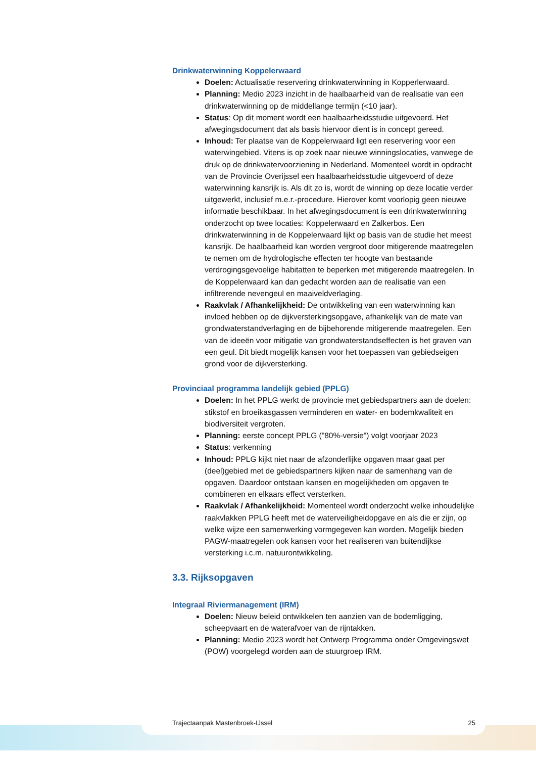Drinkwaterwinning Koppelerwaard
Doelen: Actualisatie reservering drinkwaterwinning in Kopperlerwaard.
Planning: Medio 2023 inzicht in de haalbaarheid van de realisatie van een drinkwaterwinning op de middellange termijn (<10 jaar).
Status: Op dit moment wordt een haalbaarheidsstudie uitgevoerd. Het afwegingsdocument dat als basis hiervoor dient is in concept gereed.
Inhoud: Ter plaatse van de Koppelerwaard ligt een reservering voor een waterwingebied. Vitens is op zoek naar nieuwe winningslocaties, vanwege de druk op de drinkwatervoorziening in Nederland. Momenteel wordt in opdracht van de Provincie Overijssel een haalbaarheidsstudie uitgevoerd of deze waterwinning kansrijk is. Als dit zo is, wordt de winning op deze locatie verder uitgewerkt, inclusief m.e.r.-procedure. Hierover komt voorlopig geen nieuwe informatie beschikbaar. In het afwegingsdocument is een drinkwaterwinning onderzocht op twee locaties: Koppelerwaard en Zalkerbos. Een drinkwaterwinning in de Koppelerwaard lijkt op basis van de studie het meest kansrijk. De haalbaarheid kan worden vergroot door mitigerende maatregelen te nemen om de hydrologische effecten ter hoogte van bestaande verdrogingsgevoelige habitatten te beperken met mitigerende maatregelen. In de Koppelerwaard kan dan gedacht worden aan de realisatie van een infiltrerende nevengeul en maaiveldverlaging.
Raakvlak / Afhankelijkheid: De ontwikkeling van een waterwinning kan invloed hebben op de dijkversterkingsopgave, afhankelijk van de mate van grondwaterstandverlaging en de bijbehorende mitigerende maatregelen. Een van de ideeën voor mitigatie van grondwaterstandseffecten is het graven van een geul. Dit biedt mogelijk kansen voor het toepassen van gebiedseigen grond voor de dijkversterking.
Provinciaal programma landelijk gebied (PPLG)
Doelen: In het PPLG werkt de provincie met gebiedspartners aan de doelen: stikstof en broeikasgassen verminderen en water- en bodemkwaliteit en biodiversiteit vergroten.
Planning: eerste concept PPLG ("80%-versie") volgt voorjaar 2023
Status: verkenning
Inhoud: PPLG kijkt niet naar de afzonderlijke opgaven maar gaat per (deel)gebied met de gebiedspartners kijken naar de samenhang van de opgaven. Daardoor ontstaan kansen en mogelijkheden om opgaven te combineren en elkaars effect versterken.
Raakvlak / Afhankelijkheid: Momenteel wordt onderzocht welke inhoudelijke raakvlakken PPLG heeft met de waterveiligheidopgave en als die er zijn, op welke wijze een samenwerking vormgegeven kan worden. Mogelijk bieden PAGW-maatregelen ook kansen voor het realiseren van buitendijkse versterking i.c.m. natuurontwikkeling.
3.3. Rijksopgaven
Integraal Riviermanagement (IRM)
Doelen: Nieuw beleid ontwikkelen ten aanzien van de bodemligging, scheepvaart en de waterafvoer van de rijntakken.
Planning: Medio 2023 wordt het Ontwerp Programma onder Omgevingswet (POW) voorgelegd worden aan de stuurgroep IRM.
Trajectaanpak Mastenbroek-IJssel 25